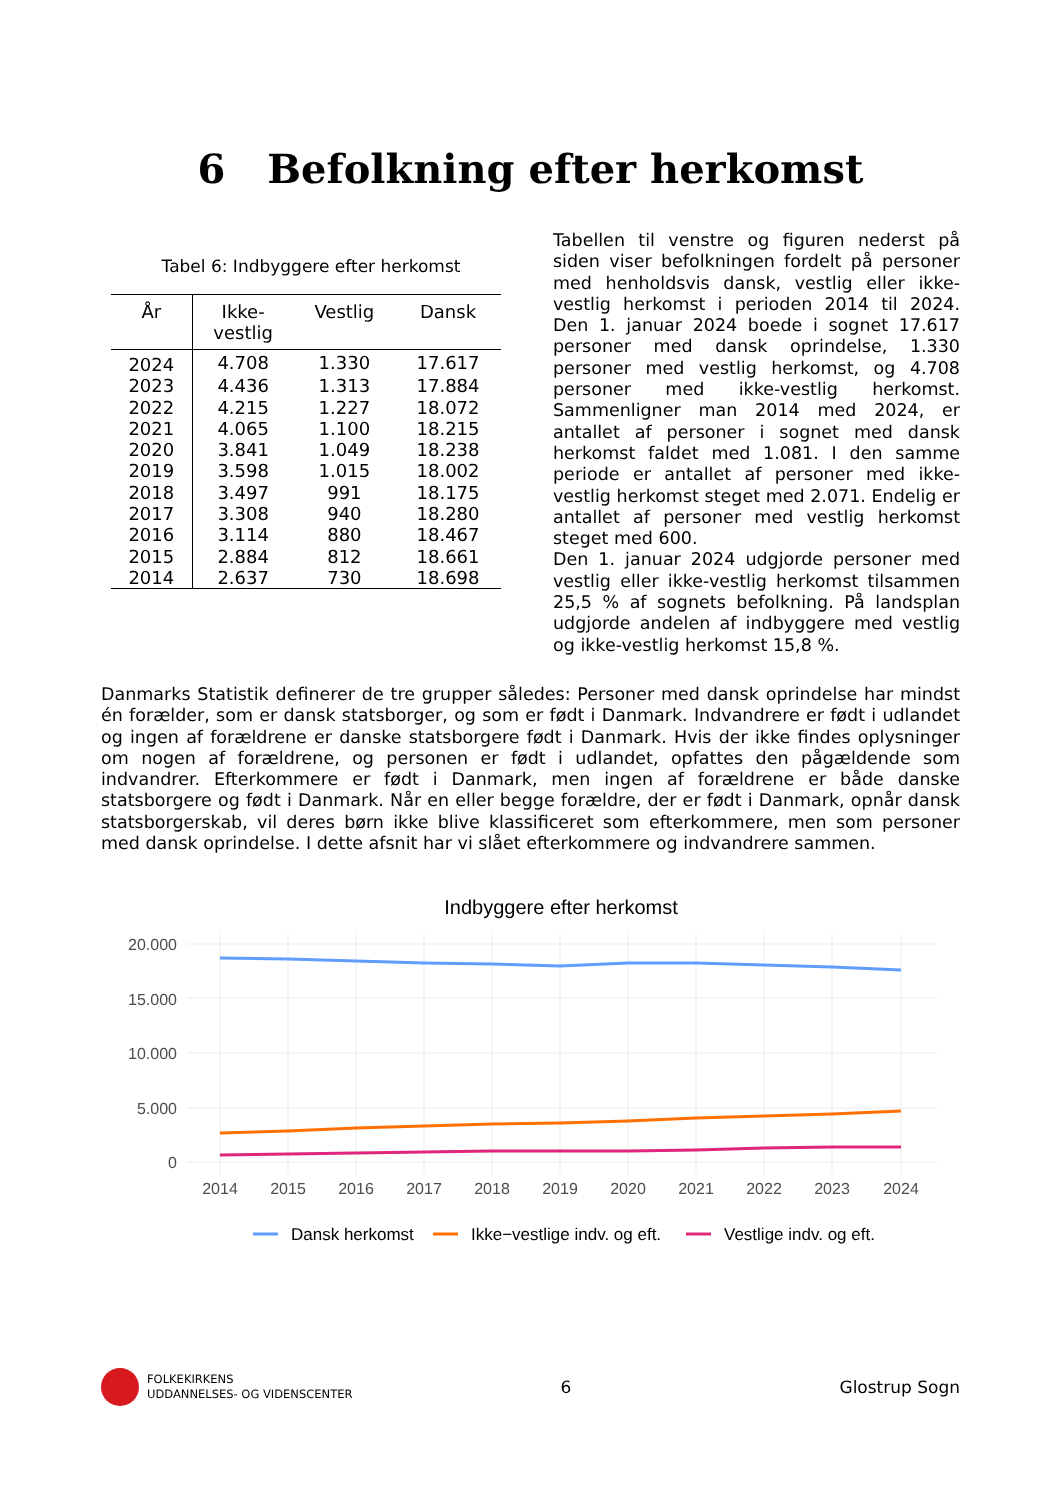6 Befolkning efter herkomst
Tabel 6: Indbyggere efter herkomst
| År | Ikke- vestlig | Vestlig | Dansk |
| --- | --- | --- | --- |
| 2024 | 4.708 | 1.330 | 17.617 |
| 2023 | 4.436 | 1.313 | 17.884 |
| 2022 | 4.215 | 1.227 | 18.072 |
| 2021 | 4.065 | 1.100 | 18.215 |
| 2020 | 3.841 | 1.049 | 18.238 |
| 2019 | 3.598 | 1.015 | 18.002 |
| 2018 | 3.497 | 991 | 18.175 |
| 2017 | 3.308 | 940 | 18.280 |
| 2016 | 3.114 | 880 | 18.467 |
| 2015 | 2.884 | 812 | 18.661 |
| 2014 | 2.637 | 730 | 18.698 |
Tabellen til venstre og figuren nederst på siden viser befolkningen fordelt på personer med henholdsvis dansk, vestlig eller ikke-vestlig herkomst i perioden 2014 til 2024. Den 1. januar 2024 boede i sognet 17.617 personer med dansk oprindelse, 1.330 personer med vestlig herkomst, og 4.708 personer med ikke-vestlig herkomst. Sammenligner man 2014 med 2024, er antallet af personer i sognet med dansk herkomst faldet med 1.081. I den samme periode er antallet af personer med ikke-vestlig herkomst steget med 2.071. Endelig er antallet af personer med vestlig herkomst steget med 600.
Den 1. januar 2024 udgjorde personer med vestlig eller ikke-vestlig herkomst tilsammen 25,5 % af sognets befolkning. På landsplan udgjorde andelen af indbyggere med vestlig og ikke-vestlig herkomst 15,8 %.
Danmarks Statistik definerer de tre grupper således: Personer med dansk oprindelse har mindst én forælder, som er dansk statsborger, og som er født i Danmark. Indvandrere er født i udlandet og ingen af forældrene er danske statsborgere født i Danmark. Hvis der ikke findes oplysninger om nogen af forældrene, og personen er født i udlandet, opfattes den pågældende som indvandrer. Efterkommere er født i Danmark, men ingen af forældrene er både danske statsborgere og født i Danmark. Når en eller begge forældre, der er født i Danmark, opnår dansk statsborgerskab, vil deres børn ikke blive klassificeret som efterkommere, men som personer med dansk oprindelse. I dette afsnit har vi slået efterkommere og indvandrere sammen.
Indbyggere efter herkomst
20.000
15.000
10.000
5.000
0
2014
2015
2016
2017
2018
2019
2020
2021
2022
2023
2024
Dansk herkomst
Ikke−vestlige indv. og eft.
Vestlige indv. og eft.
FOLKEKIRKENS
UDDANNELSES- OG VIDENSCENTER
6 Glostrup Sogn